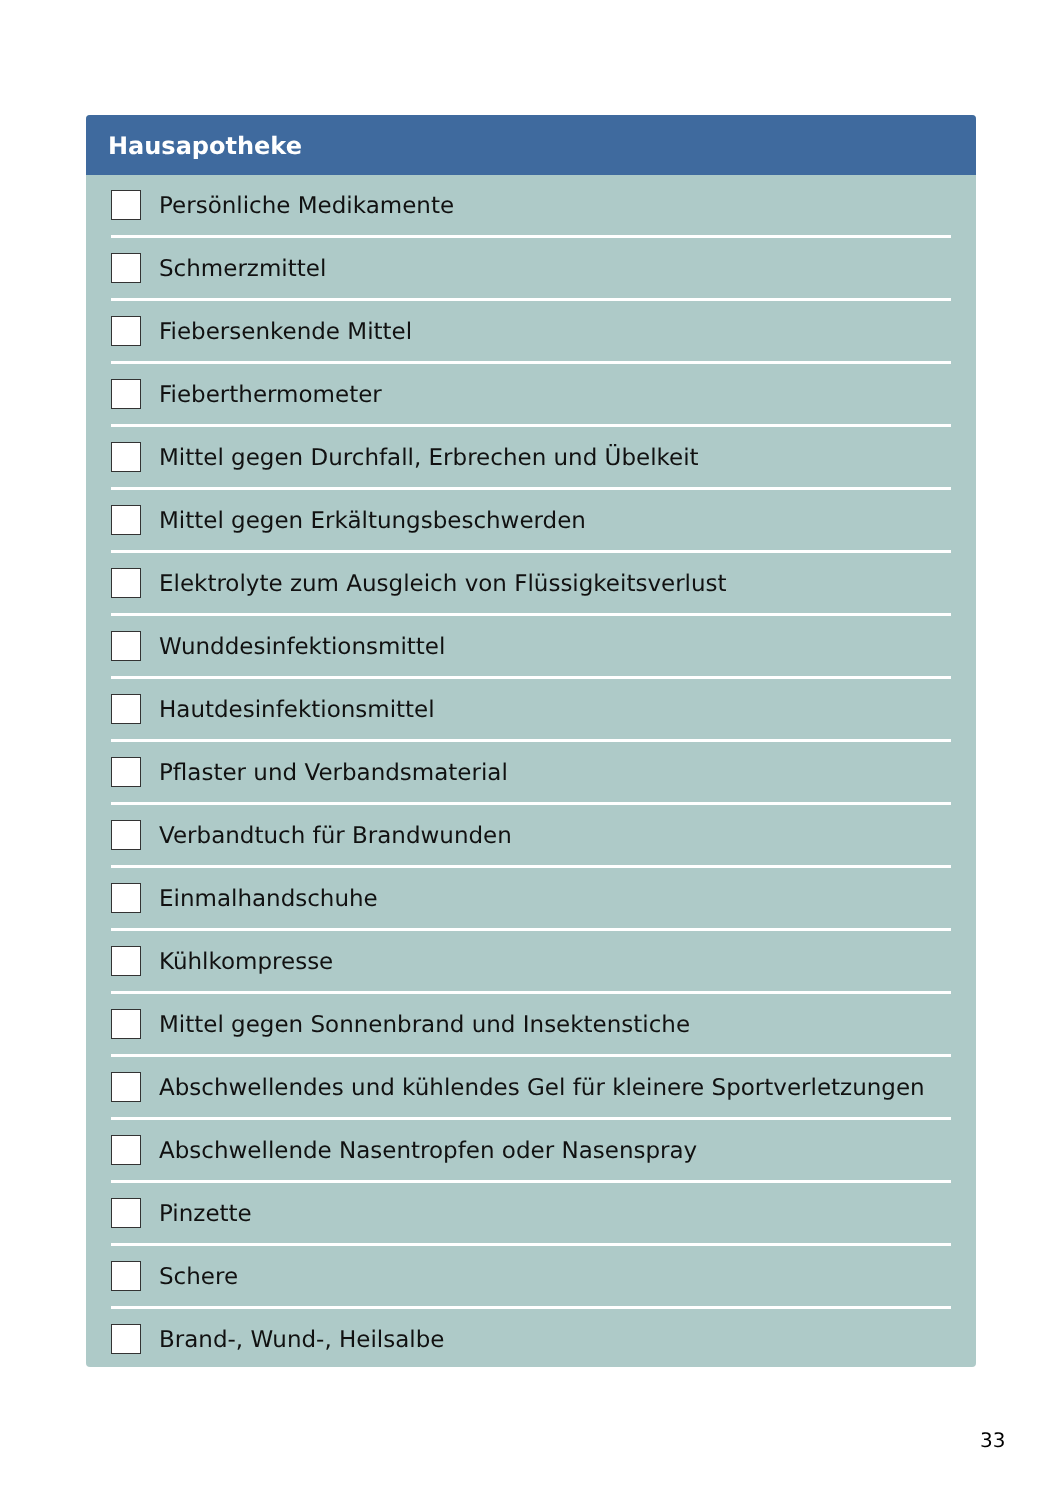Hausapotheke
Persönliche Medikamente
Schmerzmittel
Fiebersenkende Mittel
Fieberthermometer
Mittel gegen Durchfall, Erbrechen und Übelkeit
Mittel gegen Erkältungsbeschwerden
Elektrolyte zum Ausgleich von Flüssigkeitsverlust
Wunddesinfektionsmittel
Hautdesinfektionsmittel
Pflaster und Verbandsmaterial
Verbandtuch für Brandwunden
Einmalhandschuhe
Kühlkompresse
Mittel gegen Sonnenbrand und Insektenstiche
Abschwellendes und kühlendes Gel für kleinere Sportverletzungen
Abschwellende Nasentropfen oder Nasenspray
Pinzette
Schere
Brand-, Wund-, Heilsalbe
33